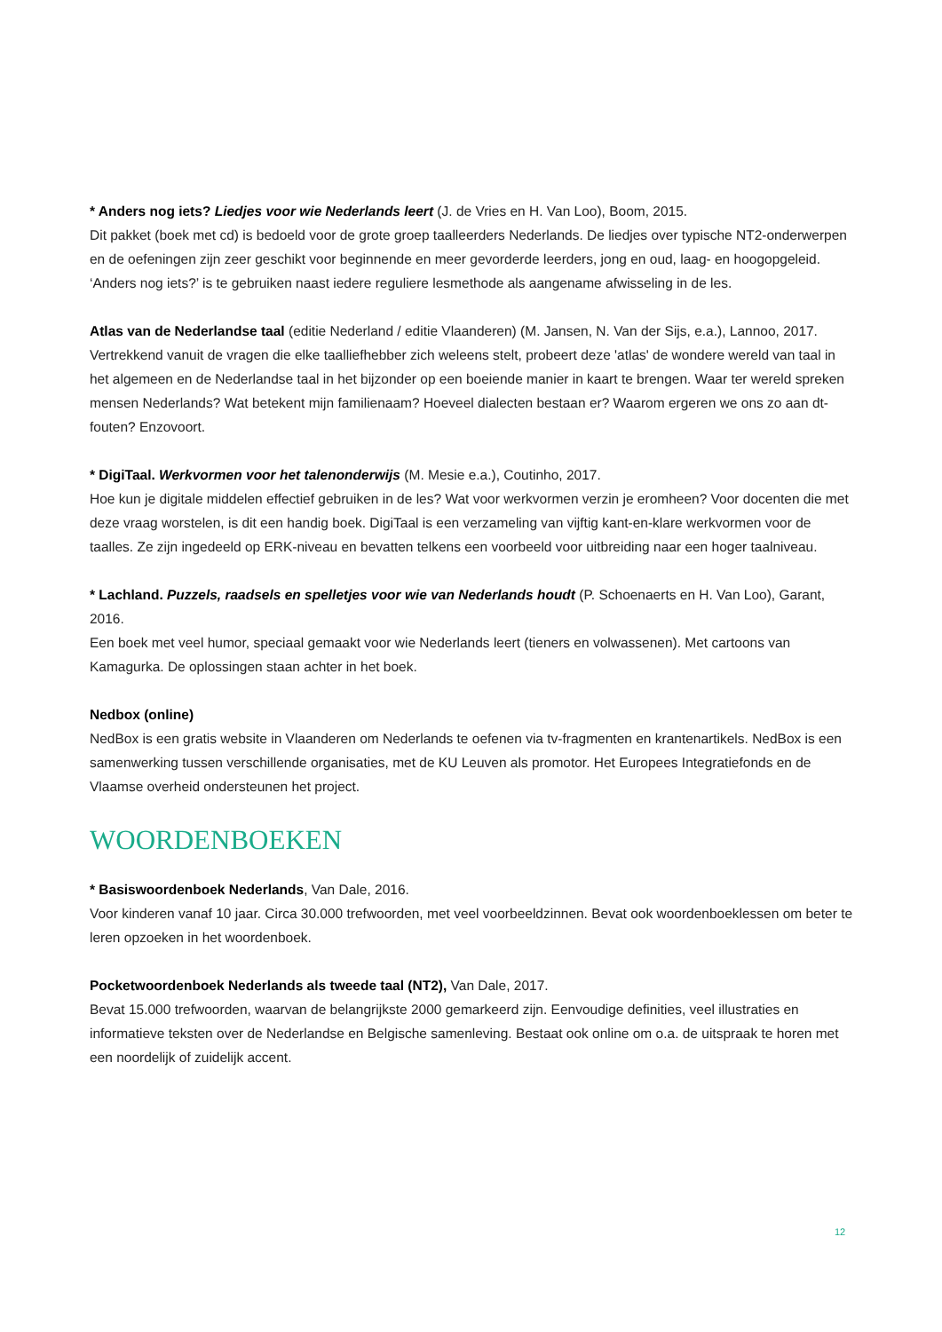* Anders nog iets? Liedjes voor wie Nederlands leert (J. de Vries en H. Van Loo), Boom, 2015.
Dit pakket (boek met cd) is bedoeld voor de grote groep taalleerders Nederlands. De liedjes over typische NT2-onderwerpen en de oefeningen zijn zeer geschikt voor beginnende en meer gevorderde leerders, jong en oud, laag- en hoogopgeleid. ‘Anders nog iets?’ is te gebruiken naast iedere reguliere lesmethode als aangename afwisseling in de les.
Atlas van de Nederlandse taal (editie Nederland / editie Vlaanderen) (M. Jansen, N. Van der Sijs, e.a.), Lannoo, 2017.
Vertrekkend vanuit de vragen die elke taalliefhebber zich weleens stelt, probeert deze 'atlas' de wondere wereld van taal in het algemeen en de Nederlandse taal in het bijzonder op een boeiende manier in kaart te brengen. Waar ter wereld spreken mensen Nederlands? Wat betekent mijn familienaam? Hoeveel dialecten bestaan er? Waarom ergeren we ons zo aan dt-fouten? Enzovoort.
* DigiTaal. Werkvormen voor het talenonderwijs (M. Mesie e.a.), Coutinho, 2017.
Hoe kun je digitale middelen effectief gebruiken in de les? Wat voor werkvormen verzin je eromheen? Voor docenten die met deze vraag worstelen, is dit een handig boek. DigiTaal is een verzameling van vijftig kant-en-klare werkvormen voor de taalles. Ze zijn ingedeeld op ERK-niveau en bevatten telkens een voorbeeld voor uitbreiding naar een hoger taalniveau.
* Lachland. Puzzels, raadsels en spelletjes voor wie van Nederlands houdt (P. Schoenaerts en H. Van Loo), Garant, 2016.
Een boek met veel humor, speciaal gemaakt voor wie Nederlands leert (tieners en volwassenen). Met cartoons van Kamagurka. De oplossingen staan achter in het boek.
Nedbox (online)
NedBox is een gratis website in Vlaanderen om Nederlands te oefenen via tv-fragmenten en krantenartikels. NedBox is een samenwerking tussen verschillende organisaties, met de KU Leuven als promotor. Het Europees Integratiefonds en de Vlaamse overheid ondersteunen het project.
WOORDENBOEKEN
* Basiswoordenboek Nederlands, Van Dale, 2016.
Voor kinderen vanaf 10 jaar. Circa 30.000 trefwoorden, met veel voorbeeldzinnen. Bevat ook woordenboeklessen om beter te leren opzoeken in het woordenboek.
Pocketwoordenboek Nederlands als tweede taal (NT2), Van Dale, 2017.
Bevat 15.000 trefwoorden, waarvan de belangrijkste 2000 gemarkeerd zijn. Eenvoudige definities, veel illustraties en informatieve teksten over de Nederlandse en Belgische samenleving. Bestaat ook online om o.a. de uitspraak te horen met een noordelijk of zuidelijk accent.
12